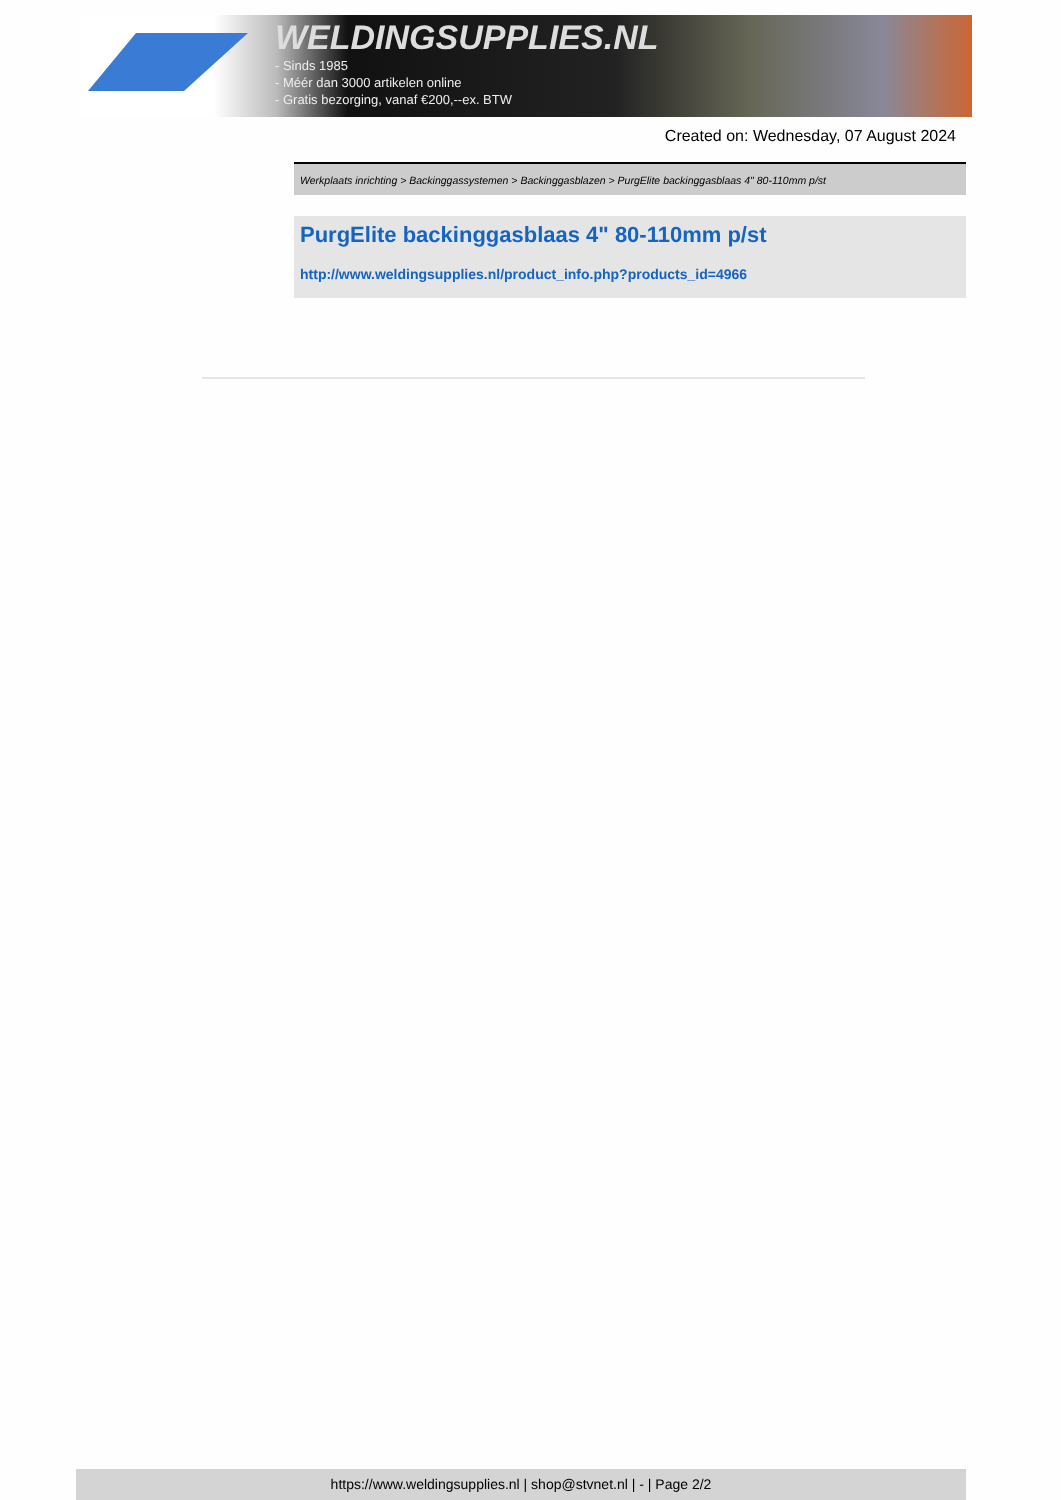WELDINGSUPPLIES.NL
- Sinds 1985
- Méér dan 3000 artikelen online
- Gratis bezorging, vanaf €200,--ex. BTW
Created on: Wednesday, 07 August 2024
Werkplaats inrichting > Backinggassystemen > Backinggasblazen > PurgElite backinggasblaas 4" 80-110mm p/st
PurgElite backinggasblaas 4" 80-110mm p/st
http://www.weldingsupplies.nl/product_info.php?products_id=4966
https://www.weldingsupplies.nl | shop@stvnet.nl | - | Page 2/2